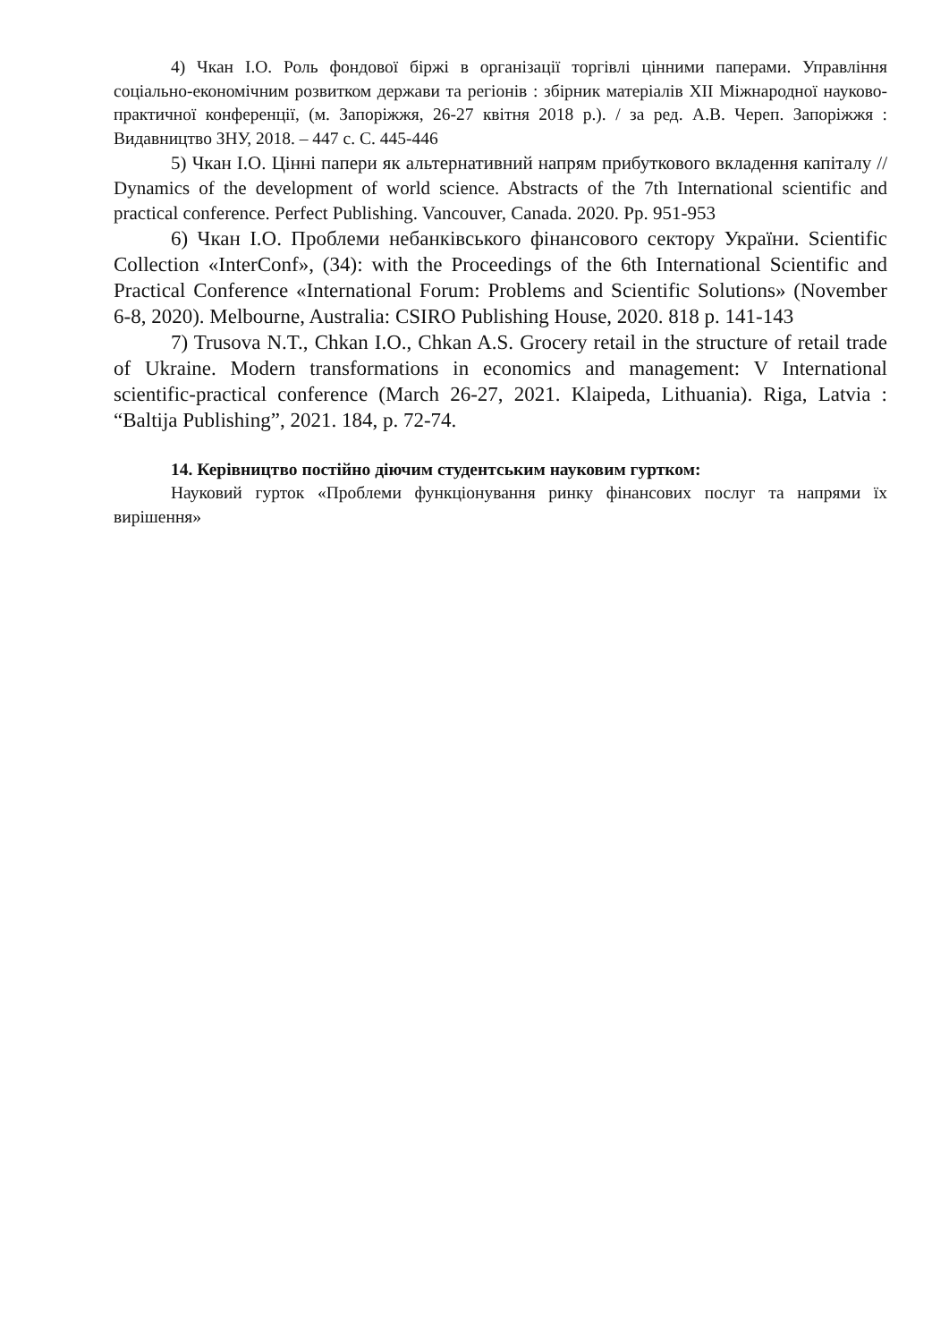4) Чкан І.О. Роль фондової біржі в організації торгівлі цінними паперами. Управління соціально-економічним розвитком держави та регіонів : збірник матеріалів XII Міжнародної науково-практичної конференції, (м. Запоріжжя, 26-27 квітня 2018 р.). / за ред. А.В. Череп. Запоріжжя : Видавництво ЗНУ, 2018. – 447 с. С. 445-446
5) Чкан І.О. Цінні папери як альтернативний напрям прибуткового вкладення капіталу // Dynamics of the development of world science. Abstracts of the 7th International scientific and practical conference. Perfect Publishing. Vancouver, Canada. 2020. Pp. 951-953
6) Чкан І.О. Проблеми небанківського фінансового сектору України. Scientific Collection «InterConf», (34): with the Proceedings of the 6th International Scientific and Practical Conference «International Forum: Problems and Scientific Solutions» (November 6-8, 2020). Melbourne, Australia: CSIRO Publishing House, 2020. 818 p. 141-143
7) Trusova N.T., Chkan I.O., Chkan A.S. Grocery retail in the structure of retail trade of Ukraine. Modern transformations in economics and management: V International scientific-practical conference (March 26-27, 2021. Klaipeda, Lithuania). Riga, Latvia : “Baltija Publishing”, 2021. 184, p. 72-74.
14. Керівництво постійно діючим студентським науковим гуртком:
Науковий гурток «Проблеми функціонування ринку фінансових послуг та напрями їх вирішення»